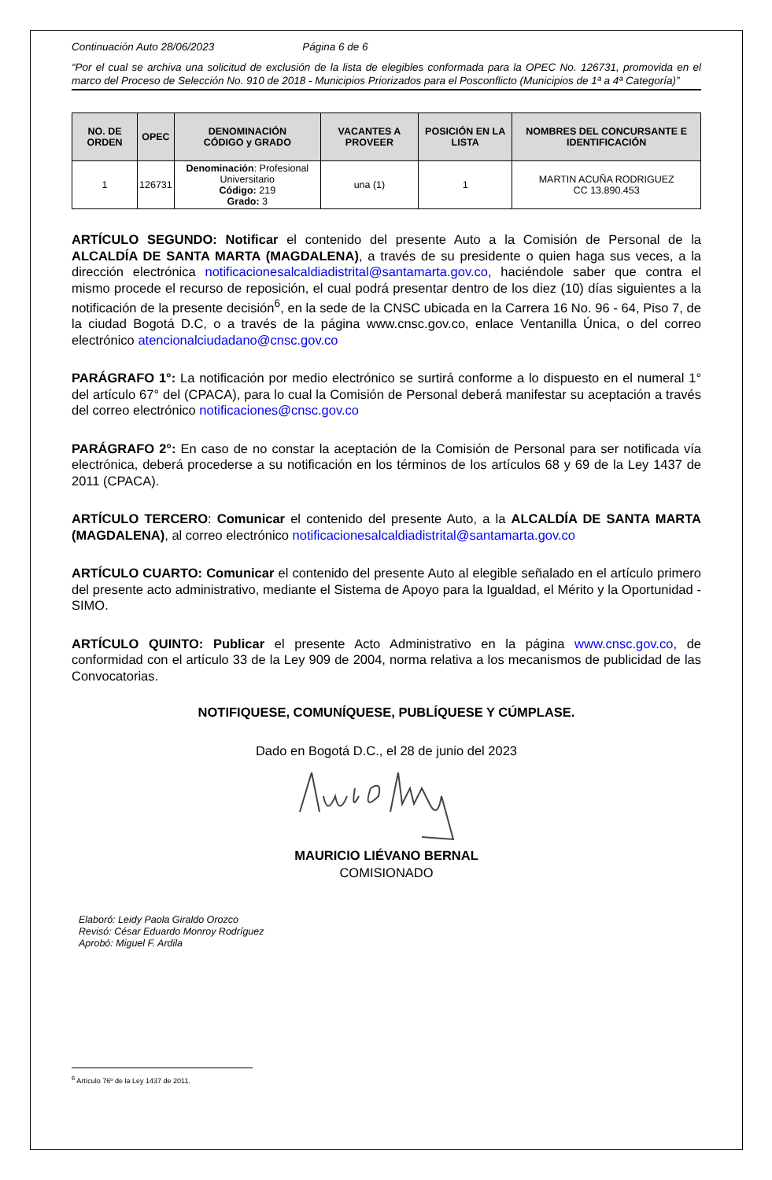Continuación Auto 28/06/2023 Página 6 de 6
“Por el cual se archiva una solicitud de exclusión de la lista de elegibles conformada para la OPEC No. 126731, promovida en el marco del Proceso de Selección No. 910 de 2018 - Municipios Priorizados para el Posconflicto (Municipios de 1ª a 4ª Categoría)”
| NO. DE ORDEN | OPEC | DENOMINACIÓN CÓDIGO y GRADO | VACANTES A PROVEER | POSICIÓN EN LA LISTA | NOMBRES DEL CONCURSANTE E IDENTIFICACIÓN |
| --- | --- | --- | --- | --- | --- |
| 1 | 126731 | Denominación : Profesional Universitario Código: 219 Grado: 3 | una (1) | 1 | MARTIN ACUÑA RODRIGUEZ CC 13.890.453 |
ARTÍCULO SEGUNDO: Notificar el contenido del presente Auto a la Comisión de Personal de la ALCALDÍA DE SANTA MARTA (MAGDALENA), a través de su presidente o quien haga sus veces, a la dirección electrónica notificacionesalcaldiadistrital@santamarta.gov.co, haciéndole saber que contra el mismo procede el recurso de reposición, el cual podrá presentar dentro de los diez (10) días siguientes a la notificación de la presente decisión<sup>6</sup>, en la sede de la CNSC ubicada en la Carrera 16 No. 96 - 64, Piso 7, de la ciudad Bogotá D.C, o a través de la página www.cnsc.gov.co, enlace Ventanilla Única, o del correo electrónico atencionalciudadano@cnsc.gov.co
PARÁGRAFO 1°: La notificación por medio electrónico se surtirá conforme a lo dispuesto en el numeral 1° del artículo 67° del (CPACA), para lo cual la Comisión de Personal deberá manifestar su aceptación a través del correo electrónico notificaciones@cnsc.gov.co
PARÁGRAFO 2°: En caso de no constar la aceptación de la Comisión de Personal para ser notificada vía electrónica, deberá procederse a su notificación en los términos de los artículos 68 y 69 de la Ley 1437 de 2011 (CPACA).
ARTÍCULO TERCERO: Comunicar el contenido del presente Auto, a la ALCALDÍA DE SANTA MARTA (MAGDALENA), al correo electrónico notificacionesalcaldiadistrital@santamarta.gov.co
ARTÍCULO CUARTO: Comunicar el contenido del presente Auto al elegible señalado en el artículo primero del presente acto administrativo, mediante el Sistema de Apoyo para la Igualdad, el Mérito y la Oportunidad - SIMO.
ARTÍCULO QUINTO: Publicar el presente Acto Administrativo en la página www.cnsc.gov.co, de conformidad con el artículo 33 de la Ley 909 de 2004, norma relativa a los mecanismos de publicidad de las Convocatorias.
NOTIFIQUESE, COMUNÍQUESE, PUBLÍQUESE Y CÚMPLASE.
Dado en Bogotá D.C., el 28 de junio del 2023
MAURICIO LIÉVANO BERNAL
COMISIONADO
Elaboró: Leidy Paola Giraldo Orozco
Revisó: César Eduardo Monroy Rodríguez
Aprobó: Miguel F. Ardila
<sup>6</sup> Artículo 76º de la Ley 1437 de 2011.